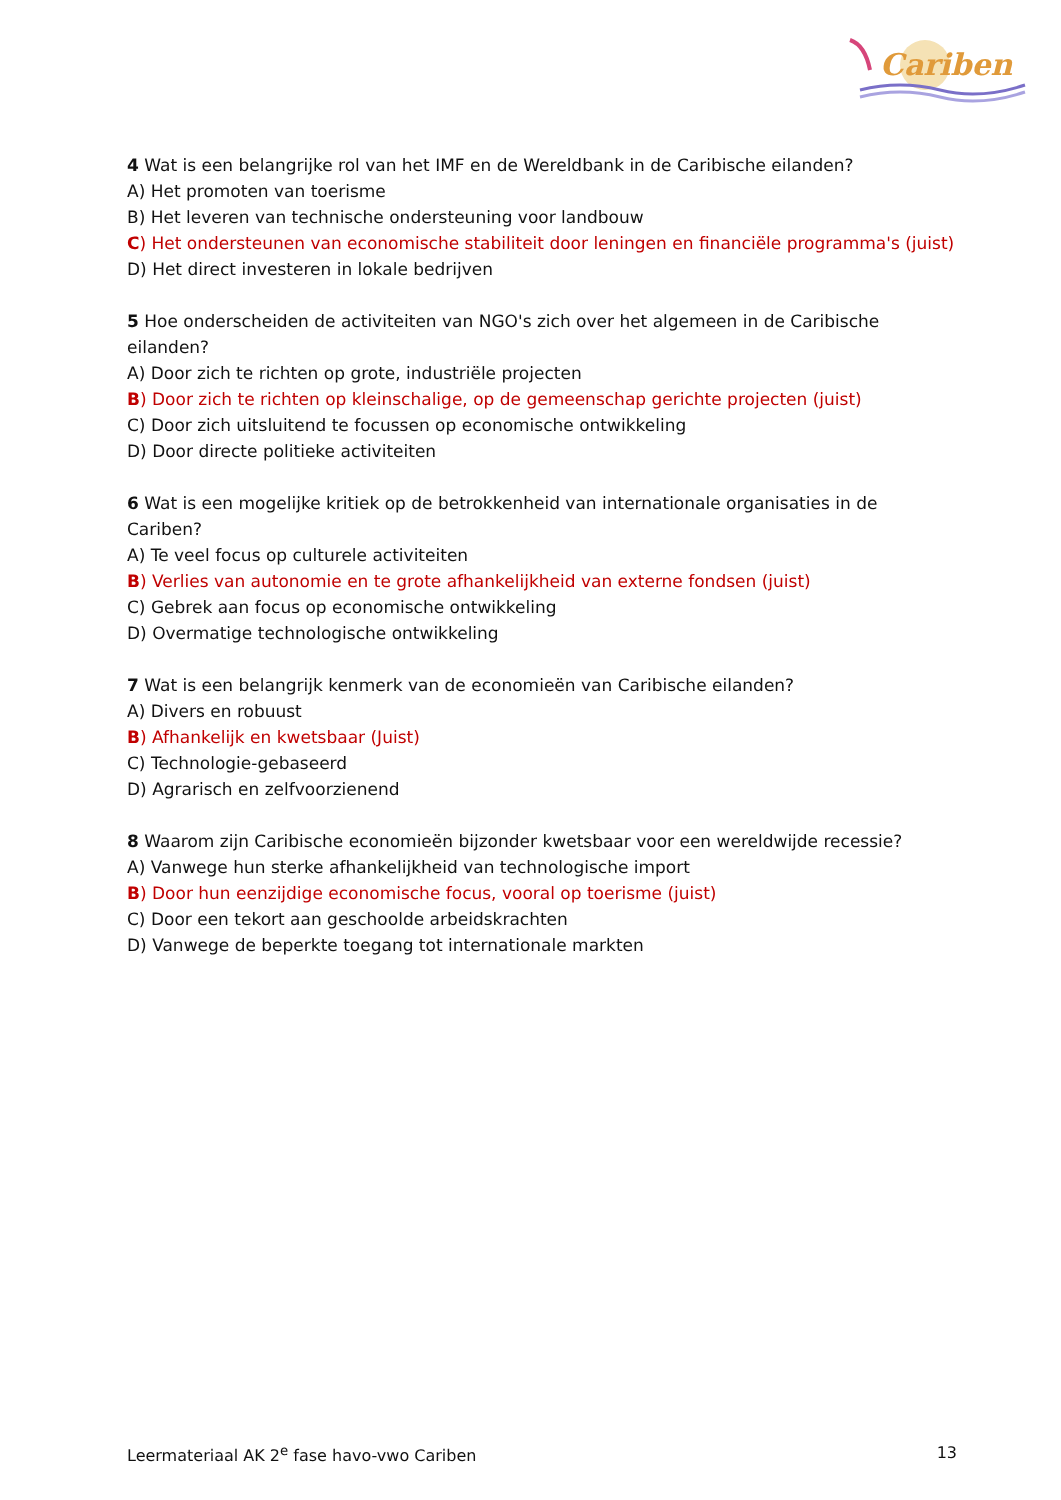Cariben
4 Wat is een belangrijke rol van het IMF en de Wereldbank in de Caribische eilanden?
A) Het promoten van toerisme
B) Het leveren van technische ondersteuning voor landbouw
C) Het ondersteunen van economische stabiliteit door leningen en financiële programma's (juist)
D) Het direct investeren in lokale bedrijven
5 Hoe onderscheiden de activiteiten van NGO's zich over het algemeen in de Caribische eilanden?
A) Door zich te richten op grote, industriële projecten
B) Door zich te richten op kleinschalige, op de gemeenschap gerichte projecten (juist)
C) Door zich uitsluitend te focussen op economische ontwikkeling
D) Door directe politieke activiteiten
6 Wat is een mogelijke kritiek op de betrokkenheid van internationale organisaties in de Cariben?
A) Te veel focus op culturele activiteiten
B) Verlies van autonomie en te grote afhankelijkheid van externe fondsen (juist)
C) Gebrek aan focus op economische ontwikkeling
D) Overmatige technologische ontwikkeling
7 Wat is een belangrijk kenmerk van de economieën van Caribische eilanden?
A) Divers en robuust
B) Afhankelijk en kwetsbaar (Juist)
C) Technologie-gebaseerd
D) Agrarisch en zelfvoorzienend
8 Waarom zijn Caribische economieën bijzonder kwetsbaar voor een wereldwijde recessie?
A) Vanwege hun sterke afhankelijkheid van technologische import
B) Door hun eenzijdige economische focus, vooral op toerisme (juist)
C) Door een tekort aan geschoolde arbeidskrachten
D) Vanwege de beperkte toegang tot internationale markten
Leermateriaal AK 2<sup>e</sup> fase havo-vwo Cariben 13